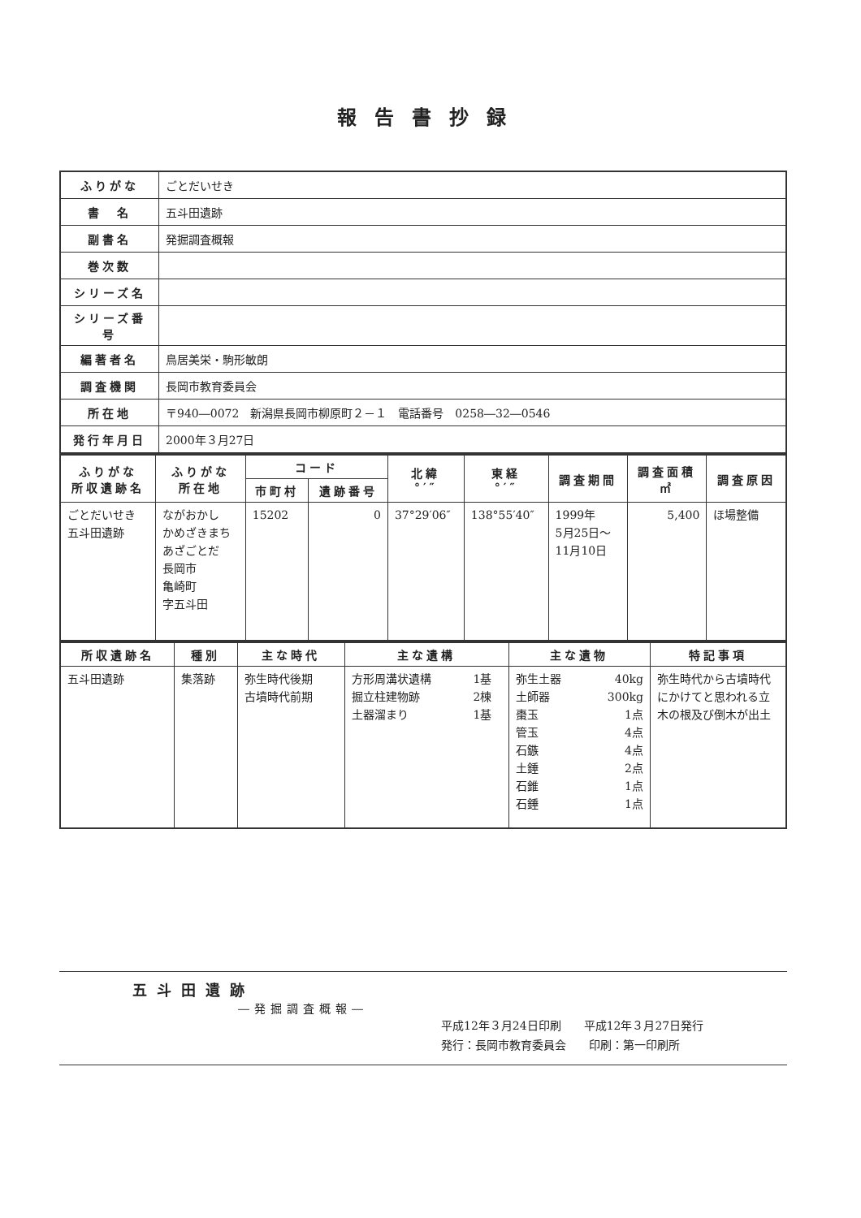報告書抄録
| ふりがな | ごとだいせき |
| 書 名 | 五斗田遺跡 |
| 副書名 | 発掘調査概報 |
| 巻次数 | |
| シリーズ名 | |
| シリーズ番号 | |
| 編著者名 | 鳥居美栄・駒形敏朗 |
| 調査機関 | 長岡市教育委員会 |
| 所在地 | 〒940―0072 新潟県長岡市柳原町２－１ 電話番号 0258―32―0546 |
| 発行年月日 | 2000年３月27日 |
| ふりがな 所収遺跡名 | ふりがな 所在地 | コード | | 北緯 °′″ | 東経 °′″ | 調査期間 | 調査面積 ㎡ | 調査原因 |
| --- | --- | --- | --- | --- | --- | --- | --- | --- |
| | | 市町村 | 遺跡番号 | | | | | |
| ごとだいせき 五斗田遺跡 | ながおかし かめざきまち あざごとだ 長岡市 亀崎町 字五斗田 | 15202 | 0 | 37°29′06″ | 138°55′40″ | 1999年 5月25日～ 11月10日 | 5,400 | ほ場整備 |
| 所収遺跡名 | 種別 | 主な時代 | 主な遺構 | | 主な遺物 | | 特記事項 |
| --- | --- | --- | --- | --- | --- | --- | --- |
| 五斗田遺跡 | 集落跡 | 弥生時代後期 古墳時代前期 | 方形周溝状遺構 掘立柱建物跡 土器溜まり | 1基 2棟 1基 | 弥生土器 土師器 棗玉 管玉 石鏃 土錘 石錐 石錘 | 40kg 300kg 1点 4点 4点 2点 1点 1点 | 弥生時代から古墳時代にかけてと思われる立木の根及び倒木が出土 |
五斗田遺跡
―発掘調査概報―
平成12年３月24日印刷　　平成12年３月27日発行
発行：長岡市教育委員会　　印刷：第一印刷所